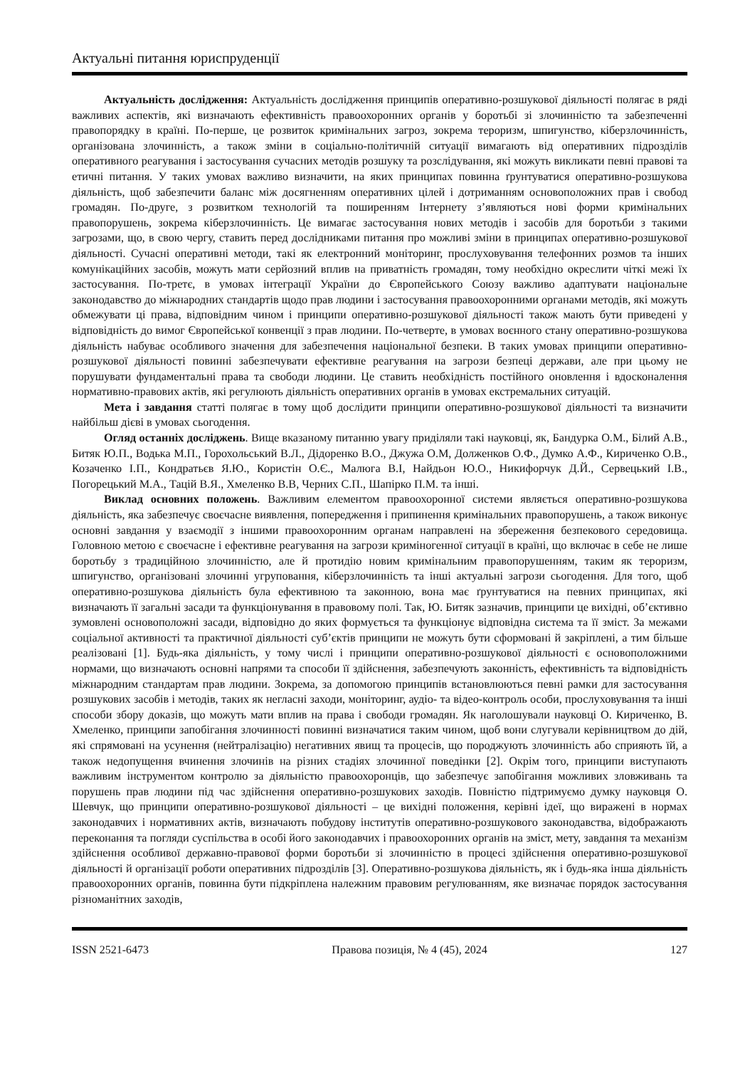Актуальні питання юриспруденції
Актуальність дослідження: Актуальність дослідження принципів оперативно-розшукової діяльності полягає в ряді важливих аспектів, які визначають ефективність правоохоронних органів у боротьбі зі злочинністю та забезпеченні правопорядку в країні. По-перше, це розвиток кримінальних загроз, зокрема тероризм, шпигунство, кіберзлочинність, організована злочинність, а також зміни в соціально-політичній ситуації вимагають від оперативних підрозділів оперативного реагування і застосування сучасних методів розшуку та розслідування, які можуть викликати певні правові та етичні питання. У таких умовах важливо визначити, на яких принципах повинна ґрунтуватися оперативно-розшукова діяльність, щоб забезпечити баланс між досягненням оперативних цілей і дотриманням основоположних прав і свобод громадян. По-друге, з розвитком технологій та поширенням Інтернету з’являються нові форми кримінальних правопорушень, зокрема кіберзлочинність. Це вимагає застосування нових методів і засобів для боротьби з такими загрозами, що, в свою чергу, ставить перед дослідниками питання про можливі зміни в принципах оперативно-розшукової діяльності. Сучасні оперативні методи, такі як електронний моніторинг, прослуховування телефонних розмов та інших комунікаційних засобів, можуть мати серйозний вплив на приватність громадян, тому необхідно окреслити чіткі межі їх застосування. По-третє, в умовах інтеграції України до Європейського Союзу важливо адаптувати національне законодавство до міжнародних стандартів щодо прав людини і застосування правоохоронними органами методів, які можуть обмежувати ці права, відповідним чином і принципи оперативно-розшукової діяльності також мають бути приведені у відповідність до вимог Європейської конвенції з прав людини. По-четверте, в умовах воєнного стану оперативно-розшукова діяльність набуває особливого значення для забезпечення національної безпеки. В таких умовах принципи оперативно-розшукової діяльності повинні забезпечувати ефективне реагування на загрози безпеці держави, але при цьому не порушувати фундаментальні права та свободи людини. Це ставить необхідність постійного оновлення і вдосконалення нормативно-правових актів, які регулюють діяльність оперативних органів в умовах екстремальних ситуацій.
Мета і завдання статті полягає в тому щоб дослідити принципи оперативно-розшукової діяльності та визначити найбільш дієві в умовах сьогодення.
Огляд останніх досліджень. Вище вказаному питанню увагу приділяли такі науковці, як, Бандурка О.М., Білий А.В., Битяк Ю.П., Водька М.П., Горохольський В.Л., Дідоренко В.О., Джужа О.М, Долженков О.Ф., Думко А.Ф., Кириченко О.В., Козаченко І.П., Кондратьєв Я.Ю., Користін О.Є., Малюга В.І, Найдьон Ю.О., Никифорчук Д.Й., Сервецький І.В., Погорецький М.А., Тацій В.Я., Хмеленко В.В, Черних С.П., Шапірко П.М. та інші.
Виклад основних положень. Важливим елементом правоохоронної системи являється оперативно-розшукова діяльність, яка забезпечує своєчасне виявлення, попередження і припинення кримінальних правопорушень, а також виконує основні завдання у взаємодії з іншими правоохоронним органам направлені на збереження безпекового середовища. Головною метою є своєчасне і ефективне реагування на загрози криміногенної ситуації в країні, що включає в себе не лише боротьбу з традиційною злочинністю, але й протидію новим кримінальним правопорушенням, таким як тероризм, шпигунство, організовані злочинні угруповання, кіберзлочинність та інші актуальні загрози сьогодення. Для того, щоб оперативно-розшукова діяльність була ефективною та законною, вона має ґрунтуватися на певних принципах, які визначають її загальні засади та функціонування в правовому полі. Так, Ю. Битяк зазначив, принципи це вихідні, об’єктивно зумовлені основоположні засади, відповідно до яких формується та функціонує відповідна система та її зміст. За межами соціальної активності та практичної діяльності суб’єктів принципи не можуть бути сформовані й закріплені, а тим більше реалізовані [1]. Будь-яка діяльність, у тому числі і принципи оперативно-розшукової діяльності є основоположними нормами, що визначають основні напрями та способи її здійснення, забезпечують законність, ефективність та відповідність міжнародним стандартам прав людини. Зокрема, за допомогою принципів встановлюються певні рамки для застосування розшукових засобів і методів, таких як негласні заходи, моніторинг, аудіо- та відео-контроль особи, прослуховування та інші способи збору доказів, що можуть мати вплив на права і свободи громадян. Як наголошували науковці О. Кириченко, В. Хмеленко, принципи запобігання злочинності повинні визначатися таким чином, щоб вони слугували керівництвом до дій, які спрямовані на усунення (нейтралізацію) негативних явищ та процесів, що породжують злочинність або сприяють їй, а також недопущення вчинення злочинів на різних стадіях злочинної поведінки [2]. Окрім того, принципи виступають важливим інструментом контролю за діяльністю правоохоронців, що забезпечує запобігання можливих зловживань та порушень прав людини під час здійснення оперативно-розшукових заходів. Повністю підтримуємо думку науковця О. Шевчук, що принципи оперативно-розшукової діяльності – це вихідні положення, керівні ідеї, що виражені в нормах законодавчих і нормативних актів, визначають побудову інститутів оперативно-розшукового законодавства, відображають переконання та погляди суспільства в особі його законодавчих і правоохоронних органів на зміст, мету, завдання та механізм здійснення особливої державно-правової форми боротьби зі злочинністю в процесі здійснення оперативно-розшукової діяльності й організації роботи оперативних підрозділів [3]. Оперативно-розшукова діяльність, як і будь-яка інша діяльність правоохоронних органів, повинна бути підкріплена належним правовим регулюванням, яке визначає порядок застосування різноманітних заходів,
ISSN 2521-6473 Правова позиція, № 4 (45), 2024 127